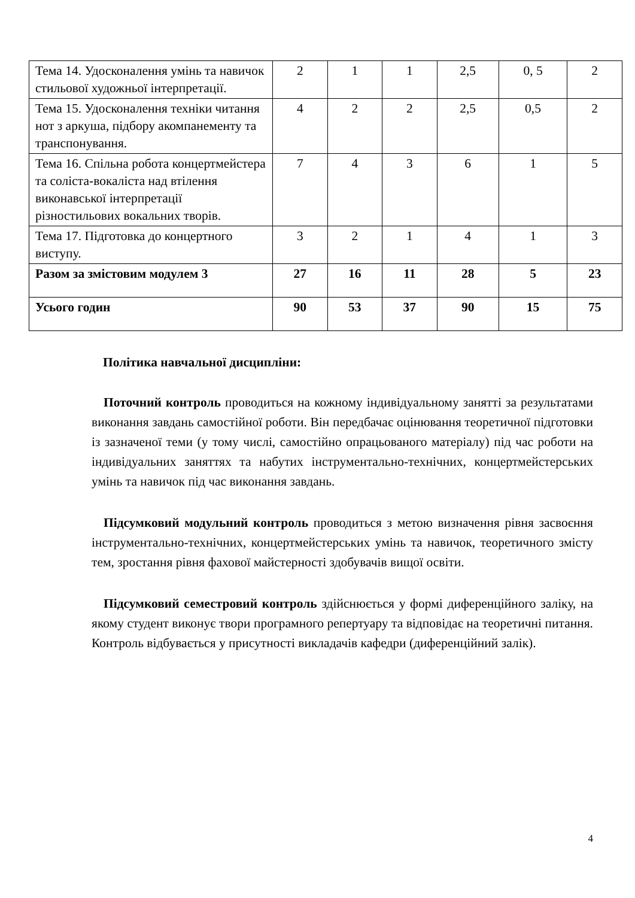| Тема 14. Удосконалення умінь та навичок стильової художньої інтерпретації. | 2 | 1 | 1 | 2,5 | 0, 5 | 2 |
| Тема 15. Удосконалення техніки читання нот з аркуша, підбору акомпанементу та транспонування. | 4 | 2 | 2 | 2,5 | 0,5 | 2 |
| Тема 16. Спільна робота концертмейстера та соліста-вокаліста над втілення виконавської інтерпретації різностильових вокальних творів. | 7 | 4 | 3 | 6 | 1 | 5 |
| Тема 17. Підготовка до концертного виступу. | 3 | 2 | 1 | 4 | 1 | 3 |
| Разом за змістовим модулем 3 | 27 | 16 | 11 | 28 | 5 | 23 |
| Усього годин | 90 | 53 | 37 | 90 | 15 | 75 |
Політика навчальної дисципліни:
Поточний контроль проводиться на кожному індивідуальному занятті за результатами виконання завдань самостійної роботи. Він передбачає оцінювання теоретичної підготовки із зазначеної теми (у тому числі, самостійно опрацьованого матеріалу) під час роботи на індивідуальних заняттях та набутих інструментально-технічних, концертмейстерських умінь та навичок під час виконання завдань.
Підсумковий модульний контроль проводиться з метою визначення рівня засвоєння інструментально-технічних, концертмейстерських умінь та навичок, теоретичного змісту тем, зростання рівня фахової майстерності здобувачів вищої освіти.
Підсумковий семестровий контроль здійснюється у формі диференційного заліку, на якому студент виконує твори програмного репертуару та відповідає на теоретичні питання. Контроль відбувається у присутності викладачів кафедри (диференційний залік).
4